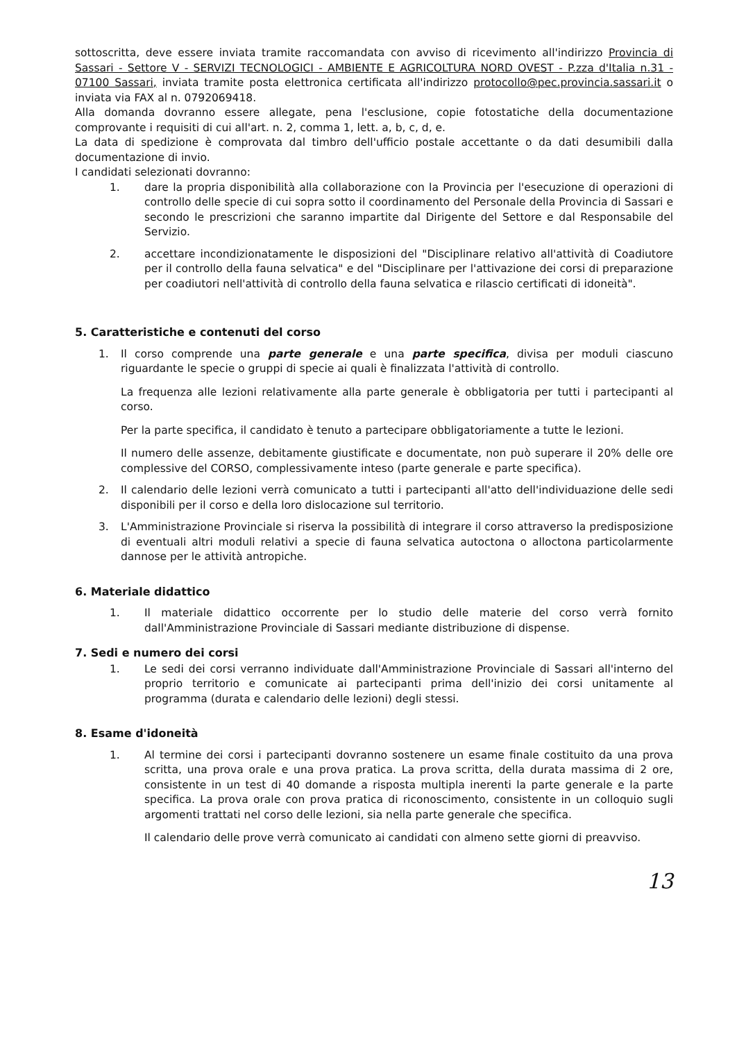sottoscritta, deve essere inviata tramite raccomandata con avviso di ricevimento all'indirizzo Provincia di Sassari - Settore V - SERVIZI TECNOLOGICI - AMBIENTE E AGRICOLTURA NORD OVEST - P.zza d'Italia n.31 - 07100 Sassari, inviata tramite posta elettronica certificata all'indirizzo protocollo@pec.provincia.sassari.it o inviata via FAX al n. 0792069418.
Alla domanda dovranno essere allegate, pena l'esclusione, copie fotostatiche della documentazione comprovante i requisiti di cui all'art. n. 2, comma 1, lett. a, b, c, d, e.
La data di spedizione è comprovata dal timbro dell'ufficio postale accettante o da dati desumibili dalla documentazione di invio.
I candidati selezionati dovranno:
1. dare la propria disponibilità alla collaborazione con la Provincia per l'esecuzione di operazioni di controllo delle specie di cui sopra sotto il coordinamento del Personale della Provincia di Sassari e secondo le prescrizioni che saranno impartite dal Dirigente del Settore e dal Responsabile del Servizio.
2. accettare incondizionatamente le disposizioni del "Disciplinare relativo all'attività di Coadiutore per il controllo della fauna selvatica" e del "Disciplinare per l'attivazione dei corsi di preparazione per coadiutori nell'attività di controllo della fauna selvatica e rilascio certificati di idoneità".
5. Caratteristiche e contenuti del corso
1. Il corso comprende una parte generale e una parte specifica, divisa per moduli ciascuno riguardante le specie o gruppi di specie ai quali è finalizzata l'attività di controllo.
La frequenza alle lezioni relativamente alla parte generale è obbligatoria per tutti i partecipanti al corso.
Per la parte specifica, il candidato è tenuto a partecipare obbligatoriamente a tutte le lezioni.
Il numero delle assenze, debitamente giustificate e documentate, non può superare il 20% delle ore complessive del CORSO, complessivamente inteso (parte generale e parte specifica).
2. Il calendario delle lezioni verrà comunicato a tutti i partecipanti all'atto dell'individuazione delle sedi disponibili per il corso e della loro dislocazione sul territorio.
3. L'Amministrazione Provinciale si riserva la possibilità di integrare il corso attraverso la predisposizione di eventuali altri moduli relativi a specie di fauna selvatica autoctona o alloctona particolarmente dannose per le attività antropiche.
6. Materiale didattico
1. Il materiale didattico occorrente per lo studio delle materie del corso verrà fornito dall'Amministrazione Provinciale di Sassari mediante distribuzione di dispense.
7. Sedi e numero dei corsi
1. Le sedi dei corsi verranno individuate dall'Amministrazione Provinciale di Sassari all'interno del proprio territorio e comunicate ai partecipanti prima dell'inizio dei corsi unitamente al programma (durata e calendario delle lezioni) degli stessi.
8. Esame d'idoneità
1. Al termine dei corsi i partecipanti dovranno sostenere un esame finale costituito da una prova scritta, una prova orale e una prova pratica. La prova scritta, della durata massima di 2 ore, consistente in un test di 40 domande a risposta multipla inerenti la parte generale e la parte specifica. La prova orale con prova pratica di riconoscimento, consistente in un colloquio sugli argomenti trattati nel corso delle lezioni, sia nella parte generale che specifica.
Il calendario delle prove verrà comunicato ai candidati con almeno sette giorni di preavviso.
13